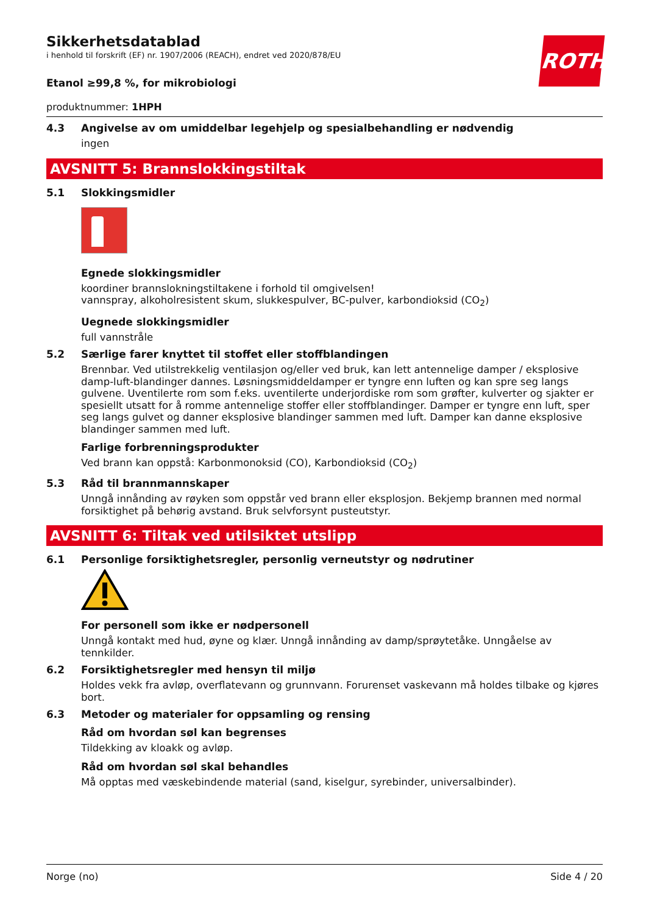Sikkerhetsdatablad
i henhold til forskrift (EF) nr. 1907/2006 (REACH), endret ved 2020/878/EU
ROTH
Etanol ≥99,8 %, for mikrobiologi
produktnummer: 1HPH
4.3 Angivelse av om umiddelbar legehjelp og spesialbehandling er nødvendig
ingen
AVSNITT 5: Brannslokkingstiltak
5.1 Slokkingsmidler
Egnede slokkingsmidler
koordiner brannslokningstiltakene i forhold til omgivelsen!
vannspray, alkoholresistent skum, slukkespulver, BC-pulver, karbondioksid (CO<sub>2</sub>)
Uegnede slokkingsmidler
full vannstråle
5.2 Særlige farer knyttet til stoffet eller stoffblandingen
Brennbar. Ved utilstrekkelig ventilasjon og/eller ved bruk, kan lett antennelige damper / eksplosive damp-luft-blandinger dannes. Løsningsmiddeldamper er tyngre enn luften og kan spre seg langs gulvene. Uventilerte rom som f.eks. uventilerte underjordiske rom som grøfter, kulverter og sjakter er spesiellt utsatt for å romme antennelige stoffer eller stoffblandinger. Damper er tyngre enn luft, sper seg langs gulvet og danner eksplosive blandinger sammen med luft. Damper kan danne eksplosive blandinger sammen med luft.
Farlige forbrenningsprodukter
Ved brann kan oppstå: Karbonmonoksid (CO), Karbondioksid (CO<sub>2</sub>)
5.3 Råd til brannmannskaper
Unngå innånding av røyken som oppstår ved brann eller eksplosjon. Bekjemp brannen med normal forsiktighet på behørig avstand. Bruk selvforsynt pusteutstyr.
AVSNITT 6: Tiltak ved utilsiktet utslipp
6.1 Personlige forsiktighetsregler, personlig verneutstyr og nødrutiner
For personell som ikke er nødpersonell
Unngå kontakt med hud, øyne og klær. Unngå innånding av damp/sprøytetåke. Unngåelse av tennkilder.
6.2 Forsiktighetsregler med hensyn til miljø
Holdes vekk fra avløp, overflatevann og grunnvann. Forurenset vaskevann må holdes tilbake og kjøres bort.
6.3 Metoder og materialer for oppsamling og rensing
Råd om hvordan søl kan begrenses
Tildekking av kloakk og avløp.
Råd om hvordan søl skal behandles
Må opptas med væskebindende material (sand, kiselgur, syrebinder, universalbinder).
Norge (no) Side 4 / 20